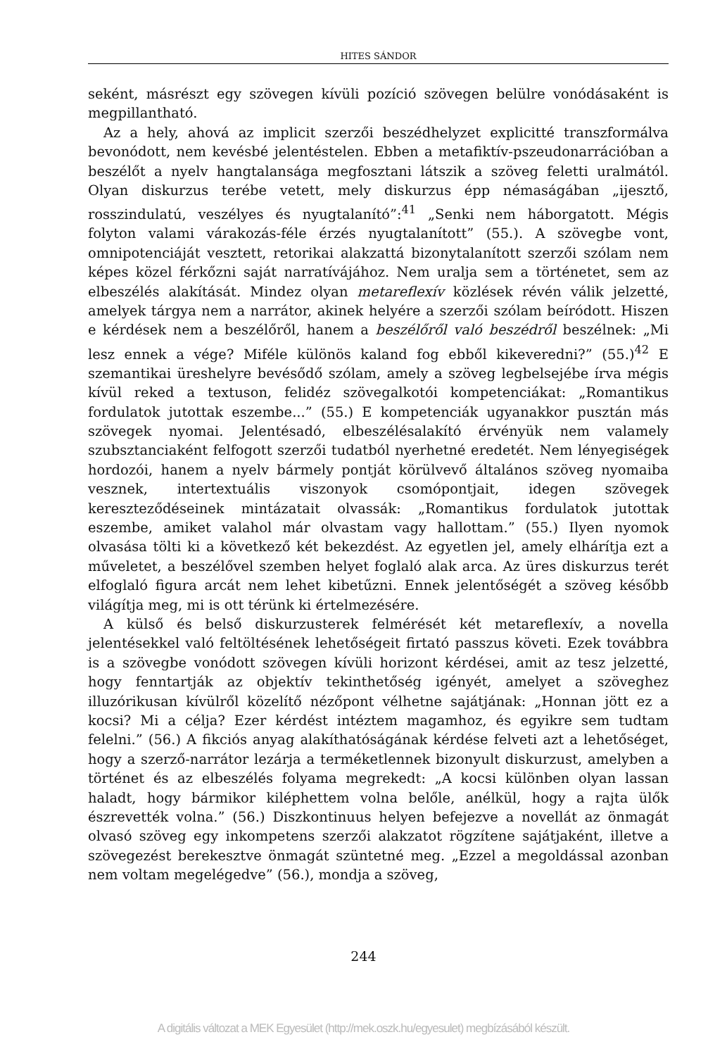HITES SÁNDOR
seként, másrészt egy szövegen kívüli pozíció szövegen belülre vonódásaként is megpillantható.
Az a hely, ahová az implicit szerzői beszédhelyzet explicitté transzformálva bevonódott, nem kevésbé jelentéstelen. Ebben a metafiktív-pszeudonarrációban a beszélőt a nyelv hangtalansága megfosztani látszik a szöveg feletti uralmától. Olyan diskurzus terébe vetett, mely diskurzus épp némaságában „ijesztő, rosszindulatú, veszélyes és nyugtalanító”:<sup>41</sup> „Senki nem háborgatott. Mégis folyton valami várakozás-féle érzés nyugtalanított” (55.). A szövegbe vont, omnipotenciáját vesztett, retorikai alakzattá bizonytalanított szerzői szólam nem képes közel férkőzni saját narratívájához. Nem uralja sem a történetet, sem az elbeszélés alakítását. Mindez olyan metareflexív közlések révén válik jelzetté, amelyek tárgya nem a narrátor, akinek helyére a szerzői szólam beíródott. Hiszen e kérdések nem a beszélőről, hanem a beszélőről való beszédről beszélnek: „Mi lesz ennek a vége? Miféle különös kaland fog ebből kikeveredni?” (55.)<sup>42</sup> E szemantikai üreshelyre bevésődő szólam, amely a szöveg legbelsejébe írva mégis kívül reked a textuson, felidéz szövegalkotói kompetenciákat: „Romantikus fordulatok jutottak eszembe...” (55.) E kompetenciák ugyanakkor pusztán más szövegek nyomai. Jelentésadó, elbeszélésalakító érvényük nem valamely szubsztanciaként felfogott szerzői tudatból nyerhetné eredetét. Nem lényegiségek hordozói, hanem a nyelv bármely pontját körülvevő általános szöveg nyomaiba vesznek, intertextuális viszonyok csomópontjait, idegen szövegek kereszteződéseinek mintázatait olvassák: „Romantikus fordulatok jutottak eszembe, amiket valahol már olvastam vagy hallottam.” (55.) Ilyen nyomok olvasása tölti ki a következő két bekezdést. Az egyetlen jel, amely elhárítja ezt a műveletet, a beszélővel szemben helyet foglaló alak arca. Az üres diskurzus terét elfoglaló figura arcát nem lehet kibetűzni. Ennek jelentőségét a szöveg később világítja meg, mi is ott térünk ki értelmezésére.
A külső és belső diskurzusterek felmérését két metareflexív, a novella jelentésekkel való feltöltésének lehetőségeit firtató passzus követi. Ezek továbbra is a szövegbe vonódott szövegen kívüli horizont kérdései, amit az tesz jelzetté, hogy fenntartják az objektív tekinthetőség igényét, amelyet a szöveghez illuzórikusan kívülről közelítő nézőpont vélhetne sajátjának: „Honnan jött ez a kocsi? Mi a célja? Ezer kérdést intéztem magamhoz, és egyikre sem tudtam felelni.” (56.) A fikciós anyag alakíthatóságának kérdése felveti azt a lehetőséget, hogy a szerző-narrátor lezárja a terméketlennek bizonyult diskurzust, amelyben a történet és az elbeszélés folyama megrekedt: „A kocsi különben olyan lassan haladt, hogy bármikor kiléphettem volna belőle, anélkül, hogy a rajta ülők észrevették volna.” (56.) Diszkontinuus helyen befejezve a novellát az önmagát olvasó szöveg egy inkompetens szerzői alakzatot rögzítene sajátjaként, illetve a szövegezést berekesztve önmagát szüntetné meg. „Ezzel a megoldással azonban nem voltam megelégedve” (56.), mondja a szöveg,
244
A digitális változat a MEK Egyesület (http://mek.oszk.hu/egyesulet) megbízásából készült.